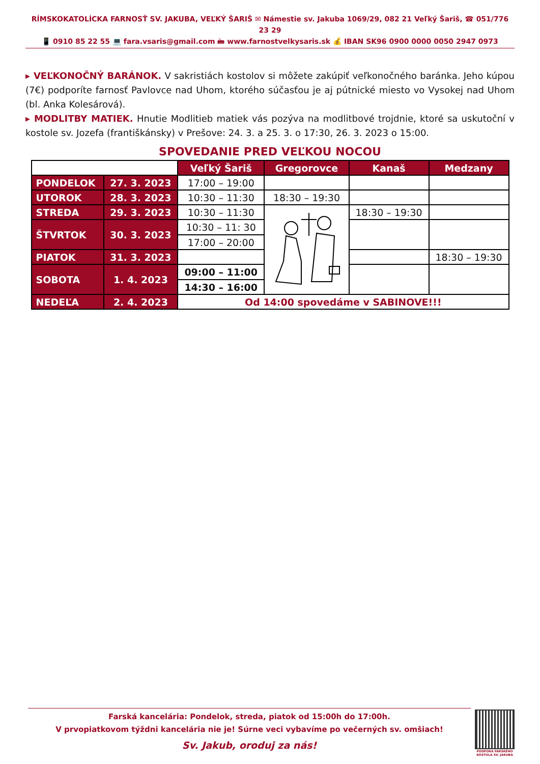RÍMSKOKATOLÍCKA FARNOSŤ SV. JAKUBA, VEĽKÝ ŠARIŠ ✉ Námestie sv. Jakuba 1069/29, 082 21 Veľký Šariš, ☎ 051/776 23 29
📱 0910 85 22 55 💻 fara.vsaris@gmail.com 🖮 www.farnostvelkysaris.sk 💰 IBAN SK96 0900 0000 0050 2947 0973
▸ VEĽKONOČNÝ BARÁNOK. V sakristiách kostolov si môžete zakúpiť veľkonočného baránka. Jeho kúpou (7€) podporíte farnosť Pavlovce nad Uhom, ktorého súčasťou je aj pútnické miesto vo Vysokej nad Uhom (bl. Anka Kolesárová).
▸ MODLITBY MATIEK. Hnutie Modlitieb matiek vás pozýva na modlitbové trojdnie, ktoré sa uskutoční v kostole sv. Jozefa (františkánsky) v Prešove: 24. 3. a 25. 3. o 17:30, 26. 3. 2023 o 15:00.
SPOVEDANIE PRED VEĽKOU NOCOU
| | | Veľký Šariš | Gregorovce | Kanaš | Medzany |
| PONDELOK | 27. 3. 2023 | 17:00 – 19:00 | | | |
| UTOROK | 28. 3. 2023 | 10:30 – 11:30 | 18:30 – 19:30 | | |
| STREDA | 29. 3. 2023 | 10:30 – 11:30 | | 18:30 – 19:30 | |
| ŠTVRTOK | 30. 3. 2023 | 10:30 – 11: 30 | | | |
| | | 17:00 – 20:00 | | | |
| PIATOK | 31. 3. 2023 | | | | 18:30 – 19:30 |
| SOBOTA | 1. 4. 2023 | 09:00 – 11:00 | | | |
| | | 14:30 – 16:00 | | | |
| NEDEĽA | 2. 4. 2023 | Od 14:00 spovedáme v SABINOVE!!! | | | |
Farská kancelária: Pondelok, streda, piatok od 15:00h do 17:00h.
V prvopiatkovom týždni kancelária nie je! Súrne veci vybavíme po večerných sv. omšiach!
Sv. Jakub, oroduj za nás!
PODPORA FARSKÉHO KOSTOLA SV. JAKUBA